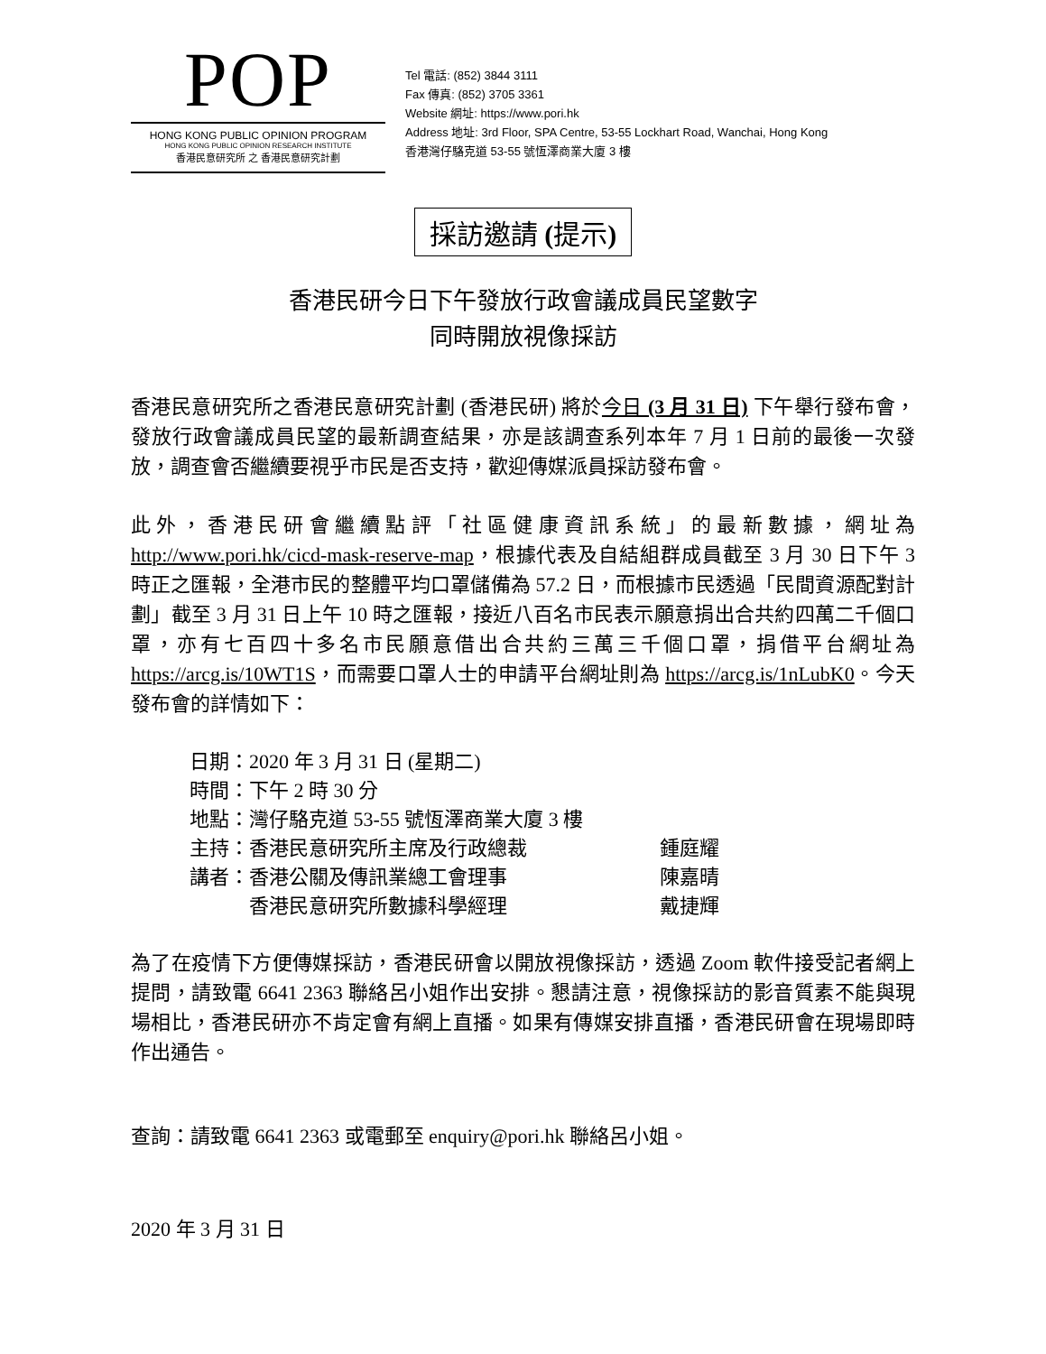POP
HONG KONG PUBLIC OPINION PROGRAM
HONG KONG PUBLIC OPINION RESEARCH INSTITUTE
香港民意研究所 之 香港民意研究計劃
Tel 電話: (852) 3844 3111
Fax 傳真: (852) 3705 3361
Website 網址: https://www.pori.hk
Address 地址: 3rd Floor, SPA Centre, 53-55 Lockhart Road, Wanchai, Hong Kong
香港灣仔駱克道 53-55 號恆澤商業大廈 3 樓
採訪邀請 (提示)
香港民研今日下午發放行政會議成員民望數字
同時開放視像採訪
香港民意研究所之香港民意研究計劃 (香港民研) 將於今日 (3 月 31 日) 下午舉行發布會，發放行政會議成員民望的最新調查結果，亦是該調查系列本年 7 月 1 日前的最後一次發放，調查會否繼續要視乎市民是否支持，歡迎傳媒派員採訪發布會。
此外，香港民研會繼續點評「社區健康資訊系統」的最新數據，網址為 http://www.pori.hk/cicd-mask-reserve-map，根據代表及自結組群成員截至 3 月 30 日下午 3 時正之匯報，全港市民的整體平均口罩儲備為 57.2 日，而根據市民透過「民間資源配對計劃」截至 3 月 31 日上午 10 時之匯報，接近八百名市民表示願意捐出合共約四萬二千個口罩，亦有七百四十多名市民願意借出合共約三萬三千個口罩，捐借平台網址為 https://arcg.is/10WT1S，而需要口罩人士的申請平台網址則為 https://arcg.is/1nLubK0。今天發布會的詳情如下：
| 日期： | 2020 年 3 月 31 日 (星期二) | |
| 時間： | 下午 2 時 30 分 | |
| 地點： | 灣仔駱克道 53-55 號恆澤商業大廈 3 樓 | |
| 主持： | 香港民意研究所主席及行政總裁 | 鍾庭耀 |
| 講者： | 香港公關及傳訊業總工會理事 | 陳嘉晴 |
| | 香港民意研究所數據科學經理 | 戴捷輝 |
為了在疫情下方便傳媒採訪，香港民研會以開放視像採訪，透過 Zoom 軟件接受記者網上提問，請致電 6641 2363 聯絡呂小姐作出安排。懇請注意，視像採訪的影音質素不能與現場相比，香港民研亦不肯定會有網上直播。如果有傳媒安排直播，香港民研會在現場即時作出通告。
查詢：請致電 6641 2363 或電郵至 enquiry@pori.hk 聯絡呂小姐。
2020 年 3 月 31 日